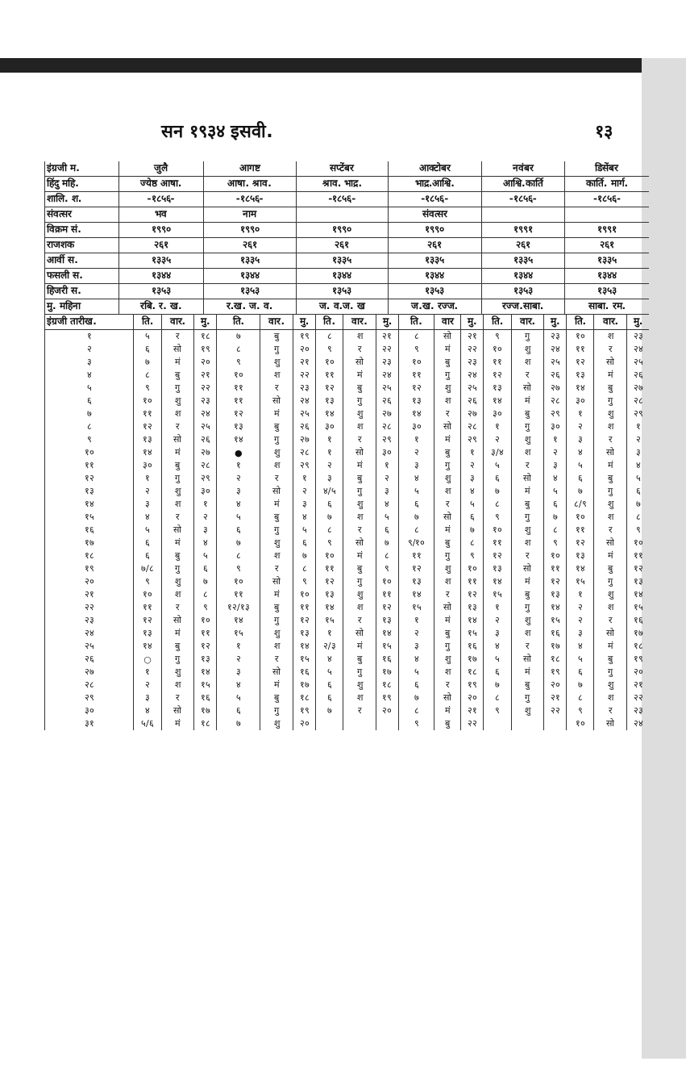सन १९३४ इसवी. १३
| इंग्रजी म. | जुलै | आगष्ट | सप्टेंबर | आक्टोबर | नवंबर | डिसेंबर |
| --- | --- | --- | --- | --- | --- | --- |
| हिंदु महि. | ज्येष्ठ आषा. | आषा. श्राव. | श्राव. भाद्र. | भाद्र.आश्वि. | आश्वि.कार्ति | कार्ति. मार्ग. |
| शालि. श. | -१८५६- | -१८५६- | -१८५६- | -१८५६- | -१८५६- | -१८५६- |
| संवत्सर | भव | नाम | | संवत्सर | | |
| विक्रम सं. | १९९० | १९९० | १९९० | १९९० | १९९१ | १९९१ |
| राजशक | २६१ | २६१ | २६१ | २६१ | २६१ | २६१ |
| आर्वी स. | १३३५ | १३३५ | १३३५ | १३३५ | १३३५ | १३३५ |
| फसली स. | १३४४ | १३४४ | १३४४ | १३४४ | १३४४ | १३४४ |
| हिजरी स. | १३५३ | १३५३ | १३५३ | १३५३ | १३५३ | १३५३ |
| मु. महिना | रबि. र. ख. | र.ख. ज. व. | ज. व.ज. ख | ज.ख. रज्ज. | रज्ज.साबा. | साबा. रम. |
| इंग्रजी तारीख. | ति. | वार. | मु. | ति. | वार. | मु. | ति. | वार. | मु. | ति. | वार | मु. | ति. | वार. | मु. | ति. | वार. | मु. |
| --- | --- | --- | --- | --- | --- | --- | --- | --- | --- | --- | --- | --- | --- | --- | --- | --- | --- | --- |
| १ | ५ | र | १८ | ७ | बु | १९ | ८ | श | २१ | ८ | सो | २१ | ९ | गु | २३ | १० | श | २३ |
| २ | ६ | सो | १९ | ८ | गु | २० | ९ | र | २२ | ९ | मं | २२ | १० | शु | २४ | ११ | र | २४ |
| ३ | ७ | मं | २० | ९ | शु | २१ | १० | सो | २३ | १० | बु | २३ | ११ | श | २५ | १२ | सो | २५ |
| ४ | ८ | बु | २१ | १० | श | २२ | ११ | मं | २४ | ११ | गु | २४ | १२ | र | २६ | १३ | मं | २६ |
| ५ | ९ | गु | २२ | ११ | र | २३ | १२ | बु | २५ | १२ | शु | २५ | १३ | सो | २७ | १४ | बु | २७ |
| ६ | १० | शु | २३ | ११ | सो | २४ | १३ | गु | २६ | १३ | श | २६ | १४ | मं | २८ | ३० | गु | २८ |
| ७ | ११ | श | २४ | १२ | मं | २५ | १४ | शु | २७ | १४ | र | २७ | ३० | बु | २९ | १ | शु | २९ |
| ८ | १२ | र | २५ | १३ | बु | २६ | ३० | श | २८ | ३० | सो | २८ | १ | गु | ३० | २ | श | १ |
| ९ | १३ | सो | २६ | १४ | गु | २७ | १ | र | २९ | १ | मं | २९ | २ | शु | १ | ३ | र | २ |
| १० | १४ | मं | २७ | ● | शु | २८ | १ | सो | ३० | २ | बु | १ | ३/४ | श | २ | ४ | सो | ३ |
| ११ | ३० | बु | २८ | १ | श | २९ | २ | मं | १ | ३ | गु | २ | ५ | र | ३ | ५ | मं | ४ |
| १२ | १ | गु | २९ | २ | र | १ | ३ | बु | २ | ४ | शु | ३ | ६ | सो | ४ | ६ | बु | ५ |
| १३ | २ | शु | ३० | ३ | सो | २ | ४/५ | गु | ३ | ५ | श | ४ | ७ | मं | ५ | ७ | गु | ६ |
| १४ | ३ | श | १ | ४ | मं | ३ | ६ | शु | ४ | ६ | र | ५ | ८ | बु | ६ | ८/९ | शु | ७ |
| १५ | ४ | र | २ | ५ | बु | ४ | ७ | श | ५ | ७ | सो | ६ | ९ | गु | ७ | १० | श | ८ |
| १६ | ५ | सो | ३ | ६ | गु | ५ | ८ | र | ६ | ८ | मं | ७ | १० | शु | ८ | ११ | र | ९ |
| १७ | ६ | मं | ४ | ७ | शु | ६ | ९ | सो | ७ | ९/१० | बु | ८ | ११ | श | ९ | १२ | सो | १० |
| १८ | ६ | बु | ५ | ८ | श | ७ | १० | मं | ८ | ११ | गु | ९ | १२ | र | १० | १३ | मं | ११ |
| १९ | ७/८ | गु | ६ | ९ | र | ८ | ११ | बु | ९ | १२ | शु | १० | १३ | सो | ११ | १४ | बु | १२ |
| २० | ९ | शु | ७ | १० | सो | ९ | १२ | गु | १० | १३ | श | ११ | १४ | मं | १२ | १५ | गु | १३ |
| २१ | १० | श | ८ | ११ | मं | १० | १३ | शु | ११ | १४ | र | १२ | १५ | बु | १३ | १ | शु | १४ |
| २२ | ११ | र | ९ | १२/१३ | बु | ११ | १४ | श | १२ | १५ | सो | १३ | १ | गु | १४ | २ | श | १५ |
| २३ | १२ | सो | १० | १४ | गु | १२ | १५ | र | १३ | १ | मं | १४ | २ | शु | १५ | २ | र | १६ |
| २४ | १३ | मं | ११ | १५ | शु | १३ | १ | सो | १४ | २ | बु | १५ | ३ | श | १६ | ३ | सो | १७ |
| २५ | १४ | बु | १२ | १ | श | १४ | २/३ | मं | १५ | ३ | गु | १६ | ४ | र | १७ | ४ | मं | १८ |
| २६ | ○ | गु | १३ | २ | र | १५ | ४ | बु | १६ | ४ | शु | १७ | ५ | सो | १८ | ५ | बु | १९ |
| २७ | १ | शु | १४ | ३ | सो | १६ | ५ | गु | १७ | ५ | श | १८ | ६ | मं | १९ | ६ | गु | २० |
| २८ | २ | श | १५ | ४ | मं | १७ | ६ | शु | १८ | ६ | र | १९ | ७ | बु | २० | ७ | शु | २१ |
| २९ | ३ | र | १६ | ५ | बु | १८ | ६ | श | १९ | ७ | सो | २० | ८ | गु | २१ | ८ | श | २२ |
| ३० | ४ | सो | १७ | ६ | गु | १९ | ७ | र | २० | ८ | मं | २१ | ९ | शु | २२ | ९ | र | २३ |
| ३१ | ५/६ | मं | १८ | ७ | शु | २० | | | | ९ | बु | २२ | | | | १० | सो | २४ |